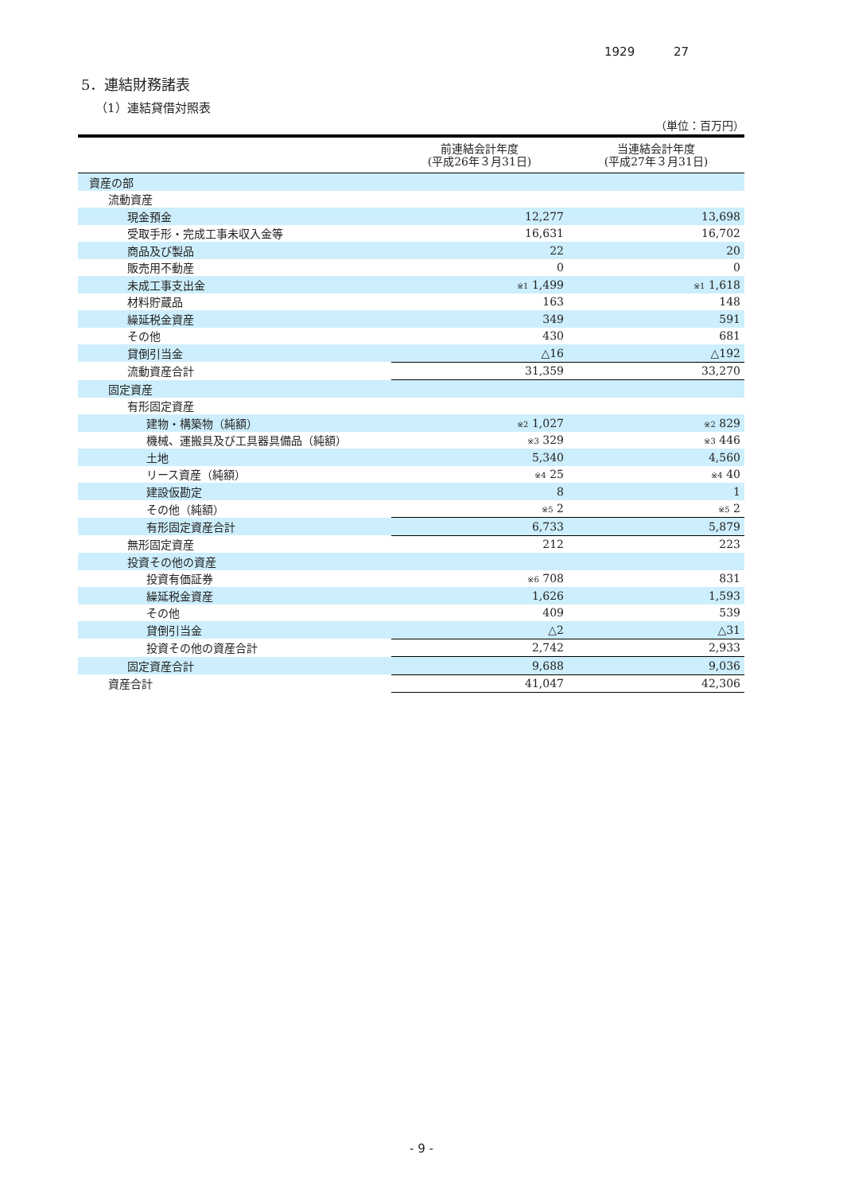1929 27
5．連結財務諸表
（1）連結貸借対照表
（単位：百万円）
| | 前連結会計年度 (平成26年３月31日) | 当連結会計年度 (平成27年３月31日) |
| --- | --- | --- |
| 資産の部 | | |
| 流動資産 | | |
| 現金預金 | 12,277 | 13,698 |
| 受取手形・完成工事未収入金等 | 16,631 | 16,702 |
| 商品及び製品 | 22 | 20 |
| 販売用不動産 | 0 | 0 |
| 未成工事支出金 | ※1 1,499 | ※1 1,618 |
| 材料貯蔵品 | 163 | 148 |
| 繰延税金資産 | 349 | 591 |
| その他 | 430 | 681 |
| 貸倒引当金 | △16 | △192 |
| 流動資産合計 | 31,359 | 33,270 |
| 固定資産 | | |
| 有形固定資産 | | |
| 建物・構築物（純額） | ※2 1,027 | ※2 829 |
| 機械、運搬具及び工具器具備品（純額） | ※3 329 | ※3 446 |
| 土地 | 5,340 | 4,560 |
| リース資産（純額） | ※4 25 | ※4 40 |
| 建設仮勘定 | 8 | 1 |
| その他（純額） | ※5 2 | ※5 2 |
| 有形固定資産合計 | 6,733 | 5,879 |
| 無形固定資産 | 212 | 223 |
| 投資その他の資産 | | |
| 投資有価証券 | ※6 708 | 831 |
| 繰延税金資産 | 1,626 | 1,593 |
| その他 | 409 | 539 |
| 貸倒引当金 | △2 | △31 |
| 投資その他の資産合計 | 2,742 | 2,933 |
| 固定資産合計 | 9,688 | 9,036 |
| 資産合計 | 41,047 | 42,306 |
- 9 -